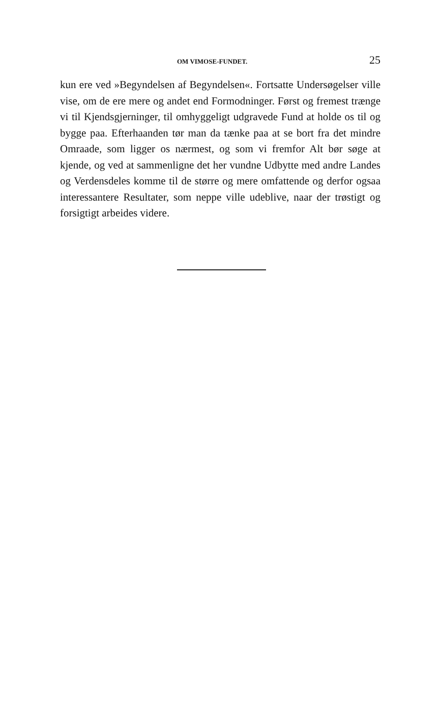OM VIMOSE-FUNDET. 25
kun ere ved »Begyndelsen af Begyndelsen«. Fortsatte Undersøgelser ville vise, om de ere mere og andet end Formodninger. Først og fremest trænge vi til Kjendsgjerninger, til omhyggeligt udgravede Fund at holde os til og bygge paa. Efterhaanden tør man da tænke paa at se bort fra det mindre Omraade, som ligger os nærmest, og som vi fremfor Alt bør søge at kjende, og ved at sammenligne det her vundne Udbytte med andre Landes og Verdensdeles komme til de større og mere omfattende og derfor ogsaa interessantere Resultater, som neppe ville udeblive, naar der trøstigt og forsigtigt arbeides videre.